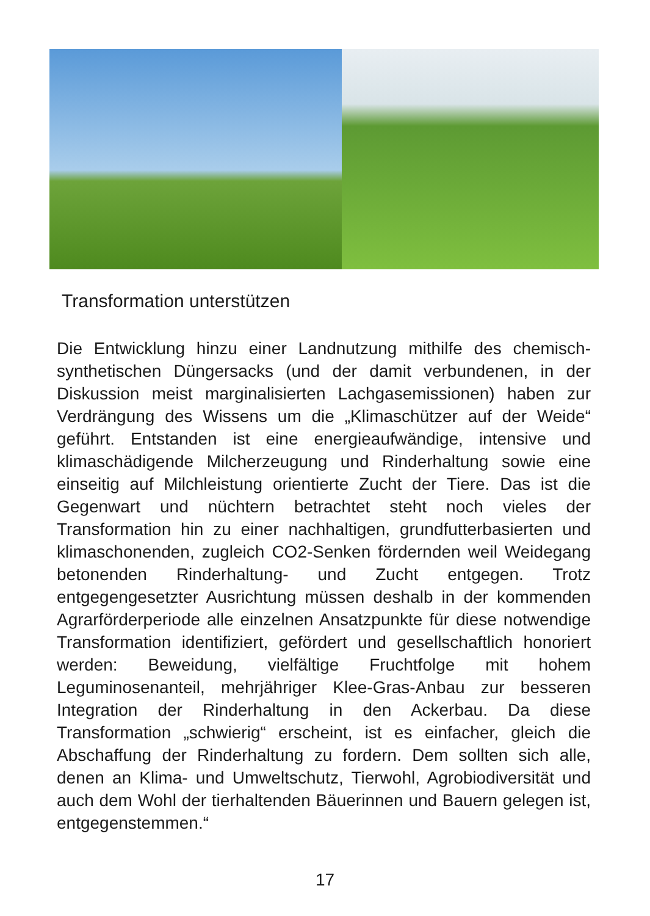Transformation unterstützen
Die Entwicklung hinzu einer Landnutzung mithilfe des chemisch-synthetischen Düngersacks (und der damit verbundenen, in der Diskussion meist marginalisierten Lachgasemissionen) haben zur Verdrängung des Wissens um die „Klimaschützer auf der Weide“ geführt. Entstanden ist eine energieaufwändige, intensive und klimaschädigende Milcherzeugung und Rinderhaltung sowie eine einseitig auf Milchleistung orientierte Zucht der Tiere. Das ist die Gegenwart und nüchtern betrachtet steht noch vieles der Transformation hin zu einer nachhaltigen, grundfutterbasierten und klimaschonenden, zugleich CO2-Senken fördernden weil Weidegang betonenden Rinderhaltung- und Zucht entgegen. Trotz entgegengesetzter Ausrichtung müssen deshalb in der kommenden Agrarförderperiode alle einzelnen Ansatzpunkte für diese notwendige Transformation identifiziert, gefördert und gesellschaftlich honoriert werden: Beweidung, vielfältige Fruchtfolge mit hohem Leguminosenanteil, mehrjähriger Klee-Gras-Anbau zur besseren Integration der Rinderhaltung in den Ackerbau. Da diese Transformation „schwierig“ erscheint, ist es einfacher, gleich die Abschaffung der Rinderhaltung zu fordern. Dem sollten sich alle, denen an Klima- und Umweltschutz, Tierwohl, Agrobiodiversität und auch dem Wohl der tierhaltenden Bäuerinnen und Bauern gelegen ist, entgegenstemmen.“
17